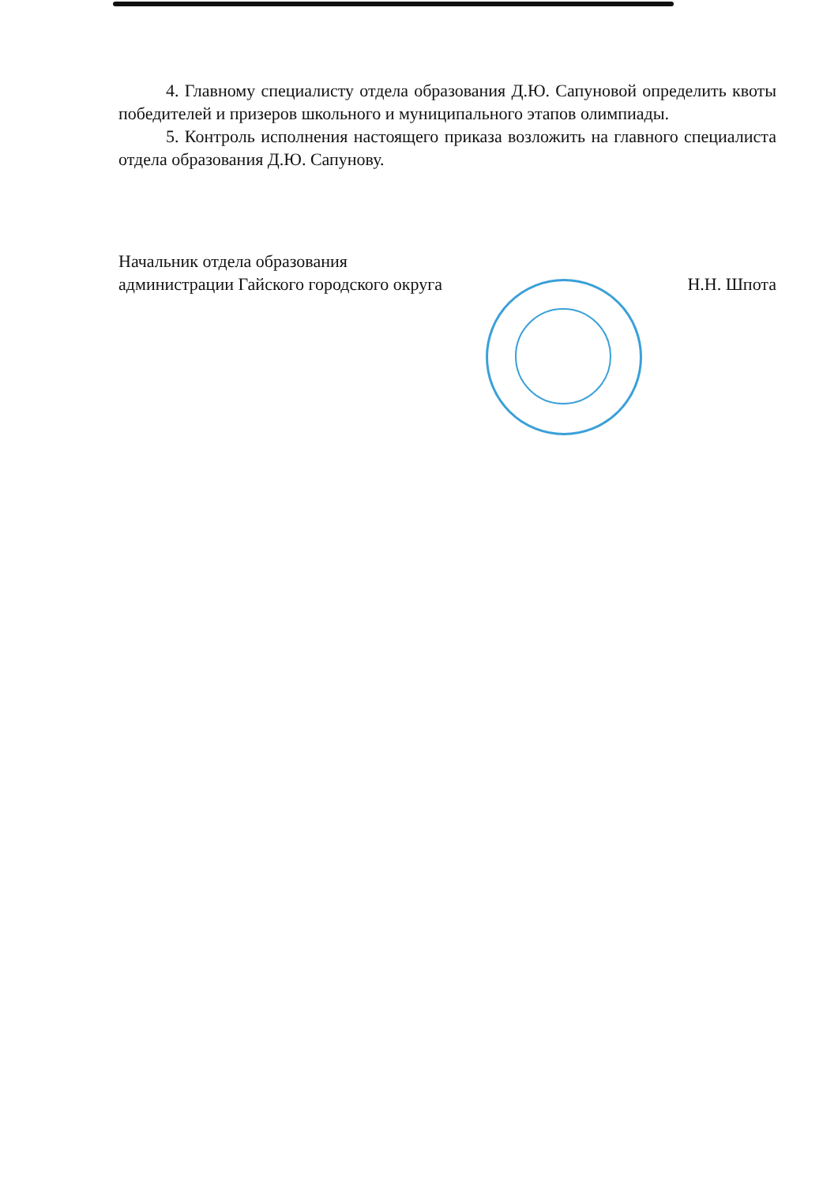4. Главному специалисту отдела образования Д.Ю. Сапуновой определить квоты победителей и призеров школьного и муниципального этапов олимпиады.
5. Контроль исполнения настоящего приказа возложить на главного специалиста отдела образования Д.Ю. Сапунову.
Начальник отдела образования
администрации Гайского городского округа
Н.Н. Шпота